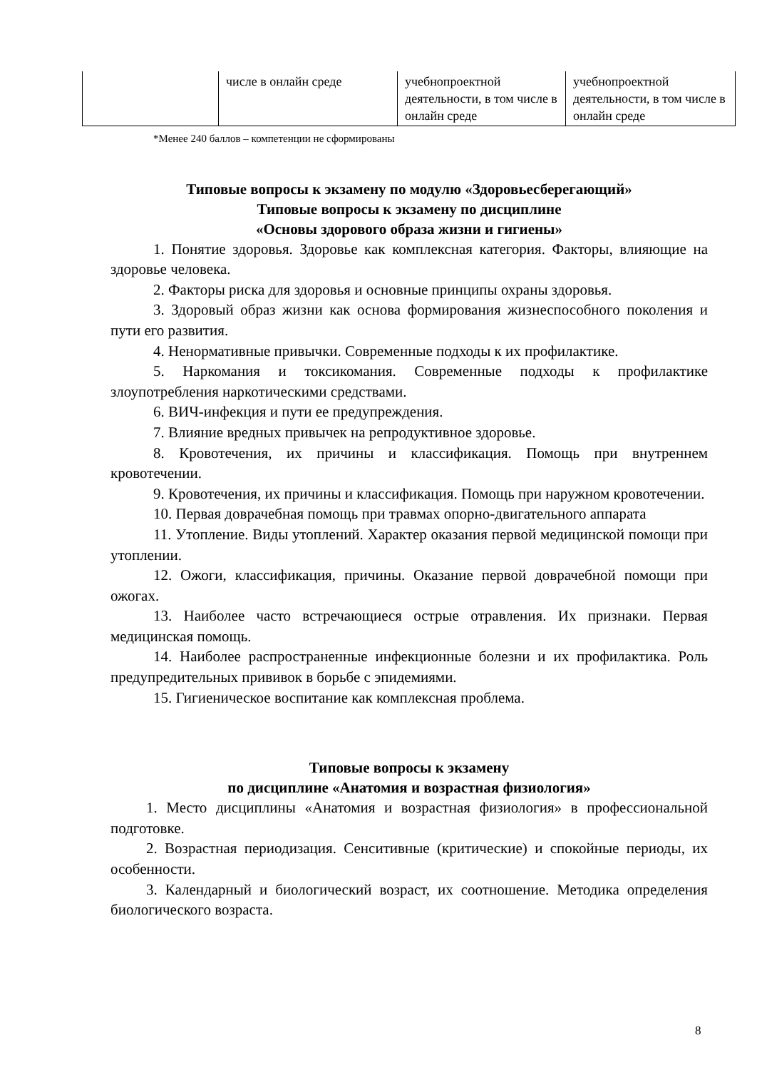| | числе в онлайн среде | учебнопроектной деятельности, в том числе в онлайн среде | учебнопроектной деятельности, в том числе в онлайн среде |
*Менее 240 баллов – компетенции не сформированы
Типовые вопросы к экзамену по модулю «Здоровьесберегающий»
Типовые вопросы к экзамену по дисциплине
«Основы здорового образа жизни и гигиены»
1. Понятие здоровья. Здоровье как комплексная категория. Факторы, влияющие на здоровье человека.
2. Факторы риска для здоровья и основные принципы охраны здоровья.
3. Здоровый образ жизни как основа формирования жизнеспособного поколения и пути его развития.
4. Ненормативные привычки. Современные подходы к их профилактике.
5. Наркомания и токсикомания. Современные подходы к профилактике злоупотребления наркотическими средствами.
6. ВИЧ-инфекция и пути ее предупреждения.
7. Влияние вредных привычек на репродуктивное здоровье.
8. Кровотечения, их причины и классификация. Помощь при внутреннем кровотечении.
9. Кровотечения, их причины и классификация. Помощь при наружном кровотечении.
10. Первая доврачебная помощь при травмах опорно-двигательного аппарата
11. Утопление. Виды утоплений. Характер оказания первой медицинской помощи при утоплении.
12. Ожоги, классификация, причины. Оказание первой доврачебной помощи при ожогах.
13. Наиболее часто встречающиеся острые отравления. Их признаки. Первая медицинская помощь.
14. Наиболее распространенные инфекционные болезни и их профилактика. Роль предупредительных прививок в борьбе с эпидемиями.
15. Гигиеническое воспитание как комплексная проблема.
Типовые вопросы к экзамену
по дисциплине «Анатомия и возрастная физиология»
1. Место дисциплины «Анатомия и возрастная физиология» в профессиональной подготовке.
2. Возрастная периодизация. Сенситивные (критические) и спокойные периоды, их особенности.
3. Календарный и биологический возраст, их соотношение. Методика определения биологического возраста.
8